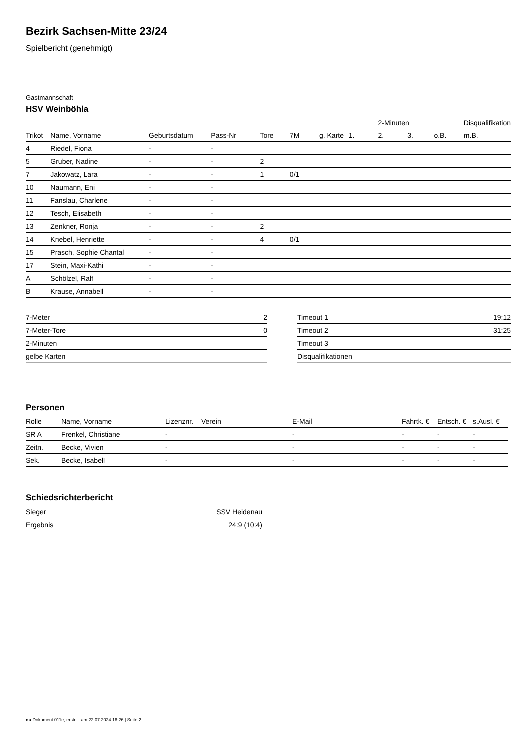Bezirk Sachsen-Mitte 23/24
Spielbericht (genehmigt)
Gastmannschaft
HSV Weinböhla
| | | | | | | | | 2-Minuten | | | Disqualifikation |
| --- | --- | --- | --- | --- | --- | --- | --- | --- | --- | --- | --- |
| Trikot | Name, Vorname | Geburtsdatum | Pass-Nr | Tore | 7M | g. Karte | 1. | 2. | 3. | o.B. | m.B. |
| 4 | Riedel, Fiona | - | - | | | | | | | | |
| 5 | Gruber, Nadine | - | - | 2 | | | | | | | |
| 7 | Jakowatz, Lara | - | - | 1 | 0/1 | | | | | | |
| 10 | Naumann, Eni | - | - | | | | | | | | |
| 11 | Fanslau, Charlene | - | - | | | | | | | | |
| 12 | Tesch, Elisabeth | - | - | | | | | | | | |
| 13 | Zenkner, Ronja | - | - | 2 | | | | | | | |
| 14 | Knebel, Henriette | - | - | 4 | 0/1 | | | | | | |
| 15 | Prasch, Sophie Chantal | - | - | | | | | | | | |
| 17 | Stein, Maxi-Kathi | - | - | | | | | | | | |
| A | Schölzel, Ralf | - | - | | | | | | | | |
| B | Krause, Annabell | - | - | | | | | | | | |
| 7-Meter | 2 |
| 7-Meter-Tore | 0 |
| 2-Minuten | |
| gelbe Karten | |
| Timeout 1 | 19:12 |
| Timeout 2 | 31:25 |
| Timeout 3 | |
| Disqualifikationen | |
Personen
| Rolle | Name, Vorname | Lizenznr. | Verein | E-Mail | Fahrtk. € | Entsch. € | s.Ausl. € |
| --- | --- | --- | --- | --- | --- | --- | --- |
| SR A | Frenkel, Christiane | - | | - | - | - | - |
| Zeitn. | Becke, Vivien | - | | - | - | - | - |
| Sek. | Becke, Isabell | - | | - | - | - | - |
Schiedsrichterbericht
| Sieger | SSV Heidenau |
| Ergebnis | 24:9 (10:4) |
nu.Dokument 011e, erstellt am 22.07.2024 16:26 | Seite 2